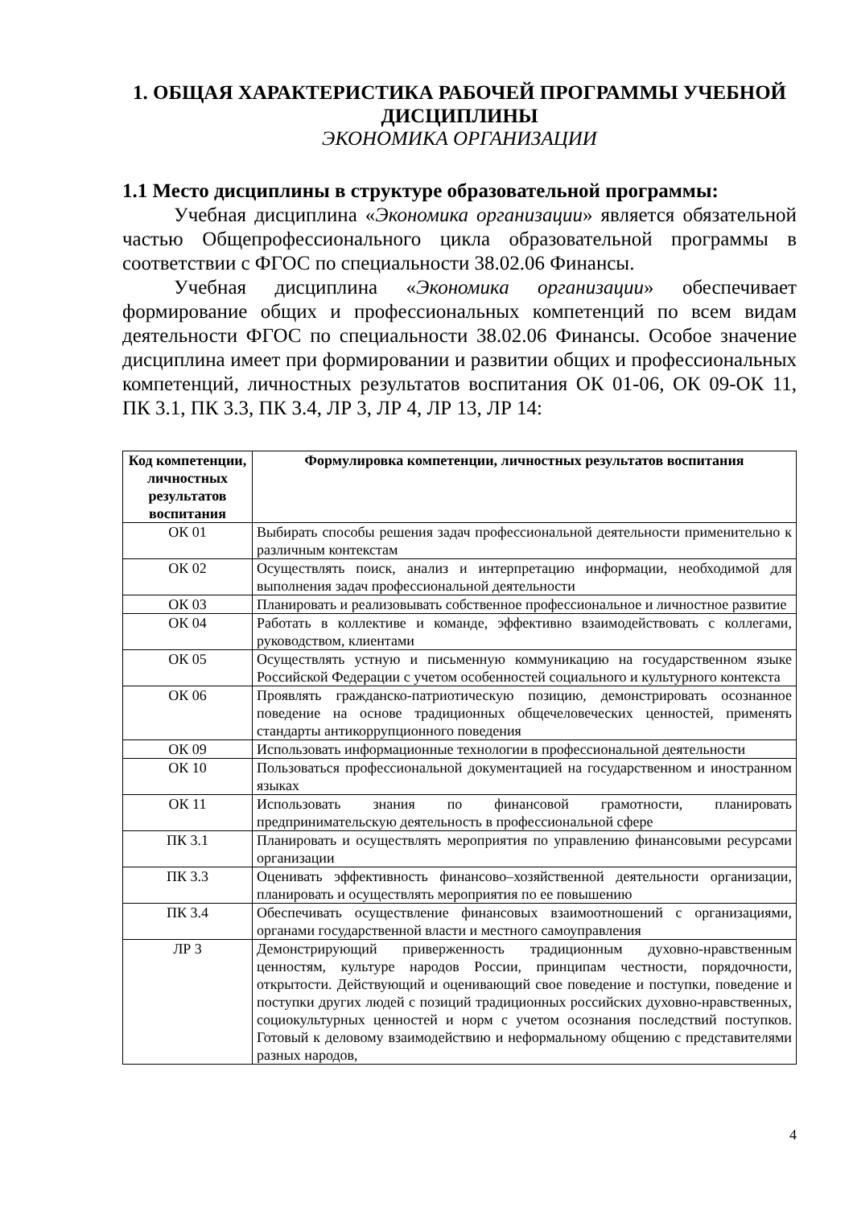1. ОБЩАЯ ХАРАКТЕРИСТИКА РАБОЧЕЙ ПРОГРАММЫ УЧЕБНОЙ ДИСЦИПЛИНЫ
ЭКОНОМИКА ОРГАНИЗАЦИИ
1.1 Место дисциплины в структуре образовательной программы:
Учебная дисциплина «Экономика организации» является обязательной частью Общепрофессионального цикла образовательной программы в соответствии с ФГОС по специальности 38.02.06 Финансы.
Учебная дисциплина «Экономика организации» обеспечивает формирование общих и профессиональных компетенций по всем видам деятельности ФГОС по специальности 38.02.06 Финансы. Особое значение дисциплина имеет при формировании и развитии общих и профессиональных компетенций, личностных результатов воспитания ОК 01-06, ОК 09-ОК 11, ПК 3.1, ПК 3.3, ПК 3.4, ЛР 3, ЛР 4, ЛР 13, ЛР 14:
| Код компетенции, личностных результатов воспитания | Формулировка компетенции, личностных результатов воспитания |
| --- | --- |
| ОК 01 | Выбирать способы решения задач профессиональной деятельности применительно к различным контекстам |
| ОК 02 | Осуществлять поиск, анализ и интерпретацию информации, необходимой для выполнения задач профессиональной деятельности |
| ОК 03 | Планировать и реализовывать собственное профессиональное и личностное развитие |
| ОК 04 | Работать в коллективе и команде, эффективно взаимодействовать с коллегами, руководством, клиентами |
| ОК 05 | Осуществлять устную и письменную коммуникацию на государственном языке Российской Федерации с учетом особенностей социального и культурного контекста |
| ОК 06 | Проявлять гражданско-патриотическую позицию, демонстрировать осознанное поведение на основе традиционных общечеловеческих ценностей, применять стандарты антикоррупционного поведения |
| ОК 09 | Использовать информационные технологии в профессиональной деятельности |
| ОК 10 | Пользоваться профессиональной документацией на государственном и иностранном языках |
| ОК 11 | Использовать знания по финансовой грамотности, планировать предпринимательскую деятельность в профессиональной сфере |
| ПК 3.1 | Планировать и осуществлять мероприятия по управлению финансовыми ресурсами организации |
| ПК 3.3 | Оценивать эффективность финансово–хозяйственной деятельности организации, планировать и осуществлять мероприятия по ее повышению |
| ПК 3.4 | Обеспечивать осуществление финансовых взаимоотношений с организациями, органами государственной власти и местного самоуправления |
| ЛР 3 | Демонстрирующий приверженность традиционным духовно-нравственным ценностям, культуре народов России, принципам честности, порядочности, открытости. Действующий и оценивающий свое поведение и поступки, поведение и поступки других людей с позиций традиционных российских духовно-нравственных, социокультурных ценностей и норм с учетом осознания последствий поступков. Готовый к деловому взаимодействию и неформальному общению с представителями разных народов, |
4